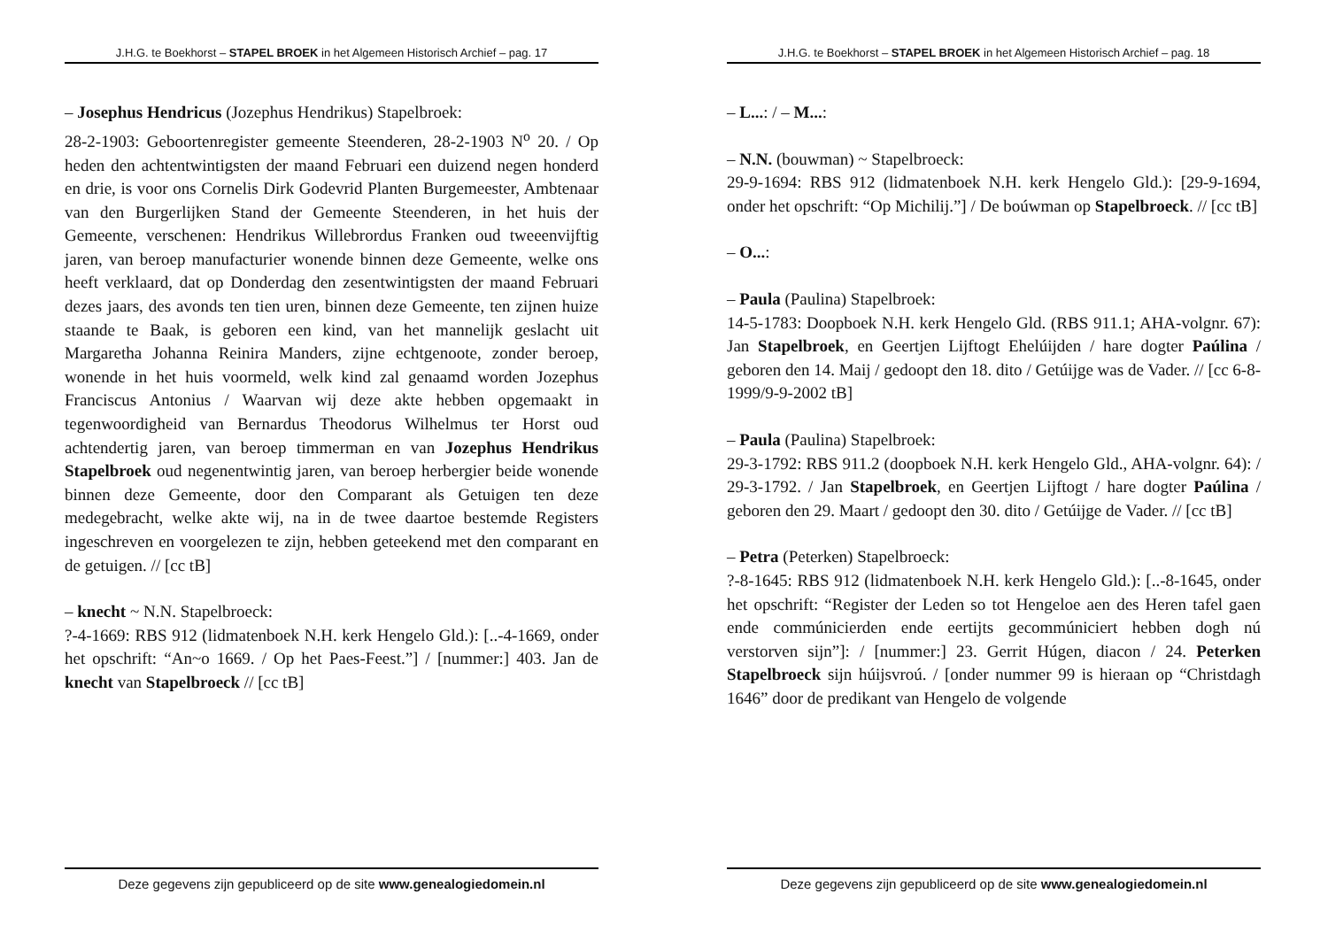J.H.G. te Boekhorst – STAPEL BROEK in het Algemeen Historisch Archief – pag. 17
– Josephus Hendricus (Jozephus Hendrikus) Stapelbroek:
28-2-1903: Geboortenregister gemeente Steenderen, 28-2-1903 N<sup>o</sup> 20. / Op heden den achtentwintigsten der maand Februari een duizend negen honderd en drie, is voor ons Cornelis Dirk Godevrid Planten Burgemeester, Ambtenaar van den Burgerlijken Stand der Gemeente Steenderen, in het huis der Gemeente, verschenen: Hendrikus Willebrordus Franken oud tweeenvijftig jaren, van beroep manufacturier wonende binnen deze Gemeente, welke ons heeft verklaard, dat op Donderdag den zesentwintigsten der maand Februari dezes jaars, des avonds ten tien uren, binnen deze Gemeente, ten zijnen huize staande te Baak, is geboren een kind, van het mannelijk geslacht uit Margaretha Johanna Reinira Manders, zijne echtgenoote, zonder beroep, wonende in het huis voormeld, welk kind zal genaamd worden Jozephus Franciscus Antonius / Waarvan wij deze akte hebben opgemaakt in tegenwoordigheid van Bernardus Theodorus Wilhelmus ter Horst oud achtendertig jaren, van beroep timmerman en van Jozephus Hendrikus Stapelbroek oud negenentwintig jaren, van beroep herbergier beide wonende binnen deze Gemeente, door den Comparant als Getuigen ten deze medegebracht, welke akte wij, na in de twee daartoe bestemde Registers ingeschreven en voorgelezen te zijn, hebben geteekend met den comparant en de getuigen. // [cc tB]
– knecht ~ N.N. Stapelbroeck:
?-4-1669: RBS 912 (lidmatenboek N.H. kerk Hengelo Gld.): [..-4-1669, onder het opschrift: “An~o 1669. / Op het Paes-Feest.”] / [nummer:] 403. Jan de knecht van Stapelbroeck // [cc tB]
Deze gegevens zijn gepubliceerd op de site www.genealogiedomein.nl
J.H.G. te Boekhorst – STAPEL BROEK in het Algemeen Historisch Archief – pag. 18
– L...: / – M...:
– N.N. (bouwman) ~ Stapelbroeck:
29-9-1694: RBS 912 (lidmatenboek N.H. kerk Hengelo Gld.): [29-9-1694, onder het opschrift: “Op Michilij.”] / De boúwman op Stapelbroeck. // [cc tB]
– O...:
– Paula (Paulina) Stapelbroek:
14-5-1783: Doopboek N.H. kerk Hengelo Gld. (RBS 911.1; AHA-volgnr. 67): Jan Stapelbroek, en Geertjen Lijftogt Ehelúijden / hare dogter Paúlina / geboren den 14. Maij / gedoopt den 18. dito / Getúijge was de Vader. // [cc 6-8-1999/9-9-2002 tB]
– Paula (Paulina) Stapelbroek:
29-3-1792: RBS 911.2 (doopboek N.H. kerk Hengelo Gld., AHA-volgnr. 64): / 29-3-1792. / Jan Stapelbroek, en Geertjen Lijftogt / hare dogter Paúlina / geboren den 29. Maart / gedoopt den 30. dito / Getúijge de Vader. // [cc tB]
– Petra (Peterken) Stapelbroeck:
?-8-1645: RBS 912 (lidmatenboek N.H. kerk Hengelo Gld.): [..-8-1645, onder het opschrift: “Register der Leden so tot Hengeloe aen des Heren tafel gaen ende commúnicierden ende eertijts gecommúniciert hebben dogh nú verstorven sijn”]: / [nummer:] 23. Gerrit Húgen, diacon / 24. Peterken Stapelbroeck sijn húijsvroú. / [onder nummer 99 is hieraan op “Christdagh 1646” door de predikant van Hengelo de volgende
Deze gegevens zijn gepubliceerd op de site www.genealogiedomein.nl